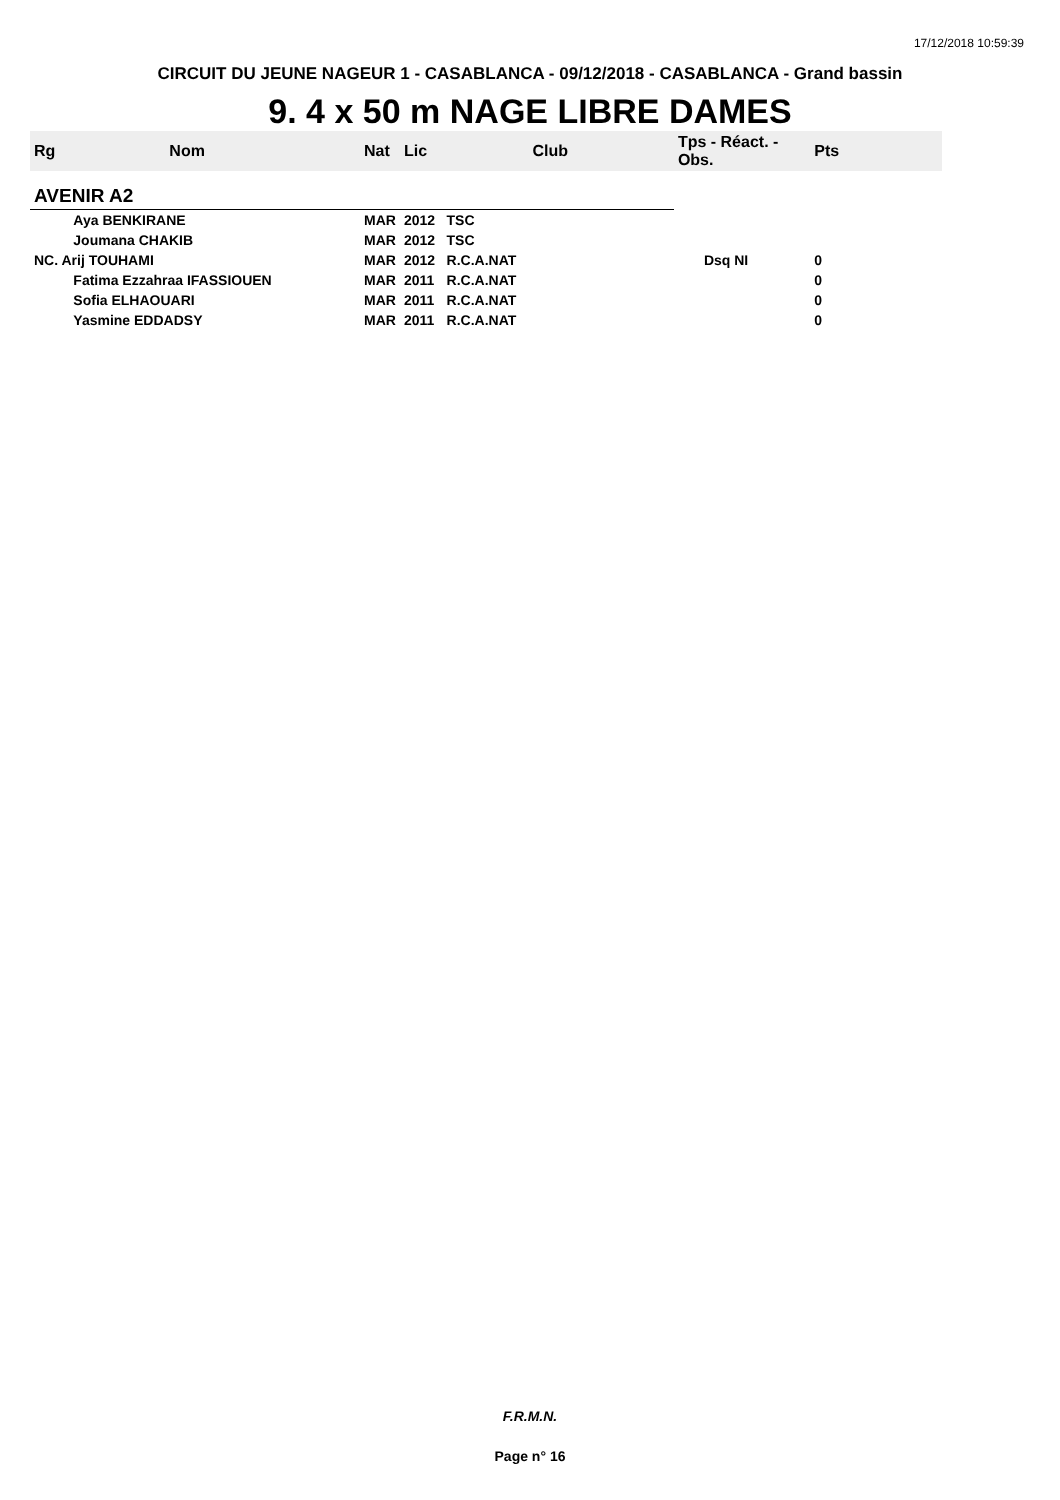17/12/2018 10:59:39
CIRCUIT DU JEUNE NAGEUR 1 - CASABLANCA - 09/12/2018 - CASABLANCA - Grand bassin
9. 4 x 50 m NAGE LIBRE DAMES
| Rg | Nom | Nat | Lic | Club | Tps - Réact. - Obs. | Pts |
| --- | --- | --- | --- | --- | --- | --- |
| AVENIR A2 | | | | | | |
| | Aya BENKIRANE | MAR | 2012 | TSC | | |
| | Joumana CHAKIB | MAR | 2012 | TSC | | |
| NC. Arij TOUHAMI | | MAR | 2012 | R.C.A.NAT | Dsq NI | 0 |
| | Fatima Ezzahraa IFASSIOUEN | MAR | 2011 | R.C.A.NAT | | 0 |
| | Sofia ELHAOUARI | MAR | 2011 | R.C.A.NAT | | 0 |
| | Yasmine EDDADSY | MAR | 2011 | R.C.A.NAT | | 0 |
F.R.M.N.
Page n° 16